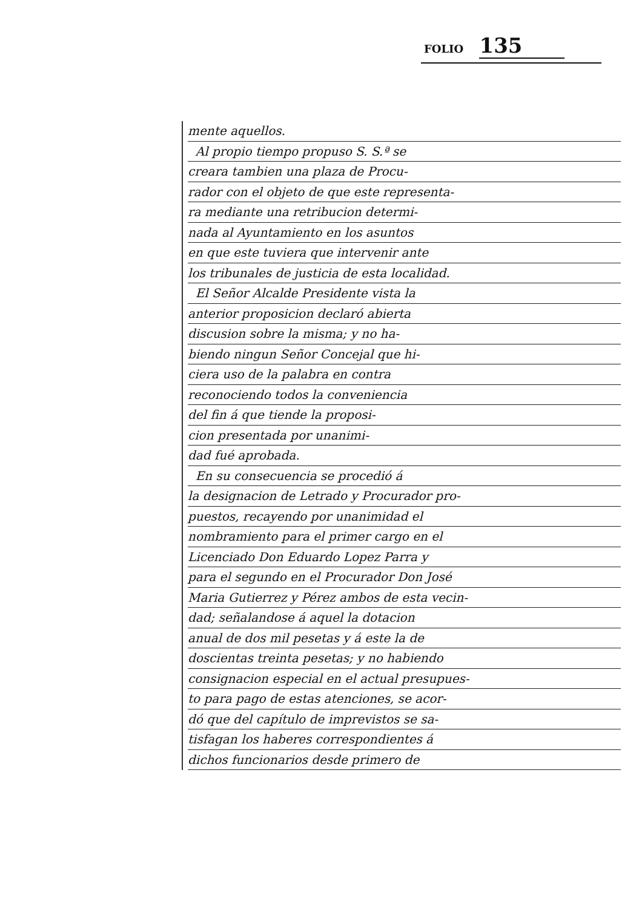FOLIO 135
mente aquellos.
Al propio tiempo propuso S. S.ª se
creara tambien una plaza de Procu-
rador con el objeto de que este representa-
ra mediante una retribucion determi-
nada al Ayuntamiento en los asuntos
en que este tuviera que intervenir ante
los tribunales de justicia de esta localidad.
El Señor Alcalde Presidente vista la
anterior proposicion declaró abierta
discusion sobre la misma; y no ha-
biendo ningun Señor Concejal que hi-
ciera uso de la palabra en contra
reconociendo todos la conveniencia
del fin á que tiende la proposi-
cion presentada por unanimi-
dad fué aprobada.
En su consecuencia se procedió á
la designacion de Letrado y Procurador pro-
puestos, recayendo por unanimidad el
nombramiento para el primer cargo en el
Licenciado Don Eduardo Lopez Parra y
para el segundo en el Procurador Don José
Maria Gutierrez y Pérez ambos de esta vecin-
dad; señalandose á aquel la dotacion
anual de dos mil pesetas y á este la de
doscientas treinta pesetas; y no habiendo
consignacion especial en el actual presupues-
to para pago de estas atenciones, se acor-
dó que del capítulo de imprevistos se sa-
tisfagan los haberes correspondientes á
dichos funcionarios desde primero de